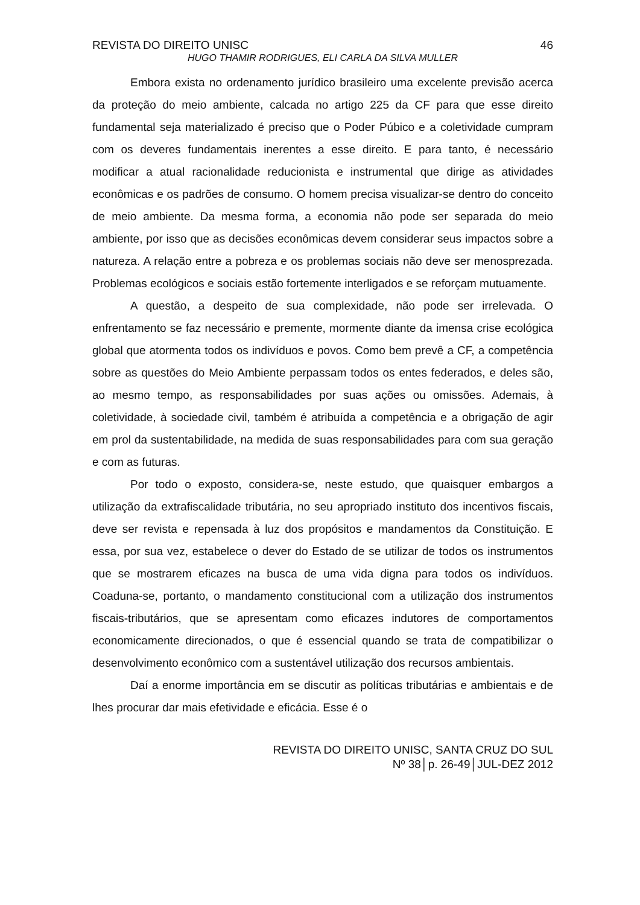REVISTA DO DIREITO UNISC 46
HUGO THAMIR RODRIGUES, ELI CARLA DA SILVA MULLER
Embora exista no ordenamento jurídico brasileiro uma excelente previsão acerca da proteção do meio ambiente, calcada no artigo 225 da CF para que esse direito fundamental seja materializado é preciso que o Poder Púbico e a coletividade cumpram com os deveres fundamentais inerentes a esse direito. E para tanto, é necessário modificar a atual racionalidade reducionista e instrumental que dirige as atividades econômicas e os padrões de consumo. O homem precisa visualizar-se dentro do conceito de meio ambiente. Da mesma forma, a economia não pode ser separada do meio ambiente, por isso que as decisões econômicas devem considerar seus impactos sobre a natureza. A relação entre a pobreza e os problemas sociais não deve ser menosprezada. Problemas ecológicos e sociais estão fortemente interligados e se reforçam mutuamente.
A questão, a despeito de sua complexidade, não pode ser irrelevada. O enfrentamento se faz necessário e premente, mormente diante da imensa crise ecológica global que atormenta todos os indivíduos e povos. Como bem prevê a CF, a competência sobre as questões do Meio Ambiente perpassam todos os entes federados, e deles são, ao mesmo tempo, as responsabilidades por suas ações ou omissões. Ademais, à coletividade, à sociedade civil, também é atribuída a competência e a obrigação de agir em prol da sustentabilidade, na medida de suas responsabilidades para com sua geração e com as futuras.
Por todo o exposto, considera-se, neste estudo, que quaisquer embargos a utilização da extrafiscalidade tributária, no seu apropriado instituto dos incentivos fiscais, deve ser revista e repensada à luz dos propósitos e mandamentos da Constituição. E essa, por sua vez, estabelece o dever do Estado de se utilizar de todos os instrumentos que se mostrarem eficazes na busca de uma vida digna para todos os indivíduos. Coaduna-se, portanto, o mandamento constitucional com a utilização dos instrumentos fiscais-tributários, que se apresentam como eficazes indutores de comportamentos economicamente direcionados, o que é essencial quando se trata de compatibilizar o desenvolvimento econômico com a sustentável utilização dos recursos ambientais.
Daí a enorme importância em se discutir as políticas tributárias e ambientais e de lhes procurar dar mais efetividade e eficácia. Esse é o
REVISTA DO DIREITO UNISC, SANTA CRUZ DO SUL
Nº 38│p. 26-49│JUL-DEZ 2012